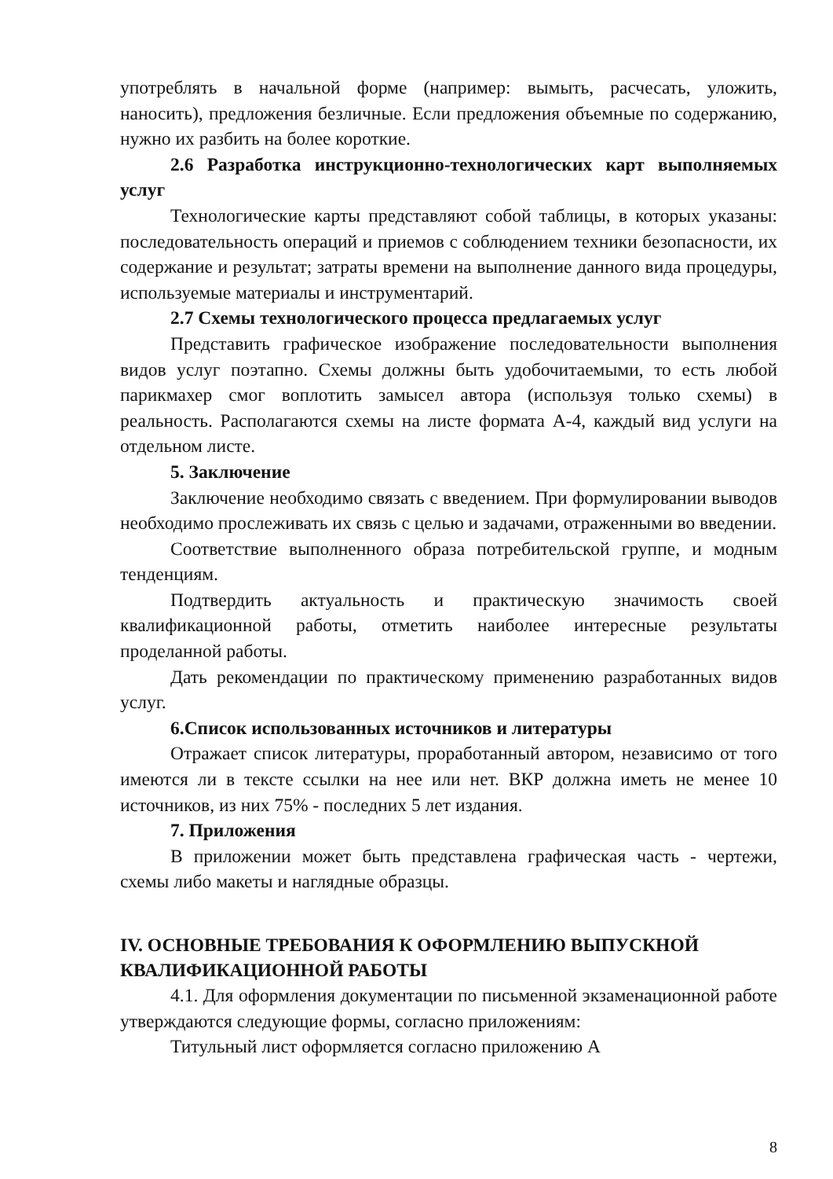употреблять в начальной форме (например: вымыть, расчесать, уложить, наносить), предложения безличные. Если предложения объемные по содержанию, нужно их разбить на более короткие.
2.6 Разработка инструкционно-технологических карт выполняемых услуг
Технологические карты представляют собой таблицы, в которых указаны: последовательность операций и приемов с соблюдением техники безопасности, их содержание и результат; затраты времени на выполнение данного вида процедуры, используемые материалы и инструментарий.
2.7 Схемы технологического процесса предлагаемых услуг
Представить графическое изображение последовательности выполнения видов услуг поэтапно. Схемы должны быть удобочитаемыми, то есть любой парикмахер смог воплотить замысел автора (используя только схемы) в реальность. Располагаются схемы на листе формата А-4, каждый вид услуги на отдельном листе.
5. Заключение
Заключение необходимо связать с введением. При формулировании выводов необходимо прослеживать их связь с целью и задачами, отраженными во введении.
Соответствие выполненного образа потребительской группе, и модным тенденциям.
Подтвердить актуальность и практическую значимость своей квалификационной работы, отметить наиболее интересные результаты проделанной работы.
Дать рекомендации по практическому применению разработанных видов услуг.
6.Список использованных источников и литературы
Отражает список литературы, проработанный автором, независимо от того имеются ли в тексте ссылки на нее или нет. ВКР должна иметь не менее 10 источников, из них 75% - последних 5 лет издания.
7. Приложения
В приложении может быть представлена графическая часть - чертежи, схемы либо макеты и наглядные образцы.
IV. ОСНОВНЫЕ ТРЕБОВАНИЯ К ОФОРМЛЕНИЮ ВЫПУСКНОЙ КВАЛИФИКАЦИОННОЙ РАБОТЫ
4.1. Для оформления документации по письменной экзаменационной работе утверждаются следующие формы, согласно приложениям:
Титульный лист оформляется согласно приложению А
8